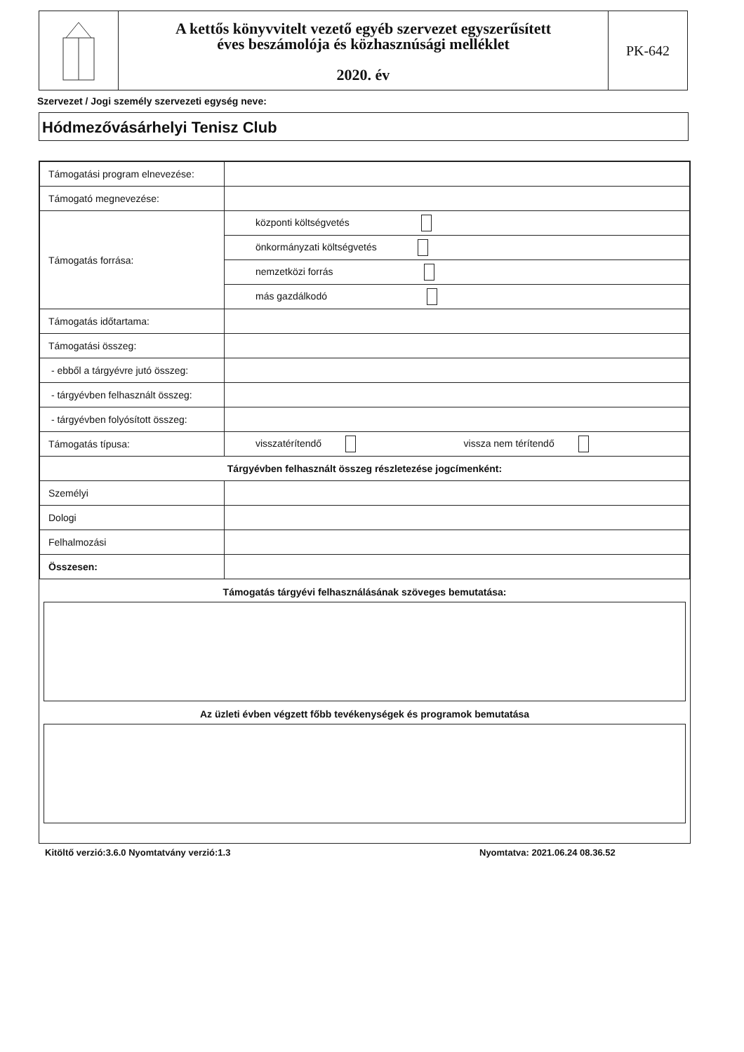A kettős könyvvitelt vezető egyéb szervezet egyszerűsített
éves beszámolója és közhasznúsági melléklet
2020. év
PK-642
Szervezet / Jogi személy szervezeti egység neve:
Hódmezővásárhelyi Tenisz Club
| Támogatási program elnevezése: | | |
| Támogató megnevezése: | | |
| Támogatás forrása: | központi költségvetés | |
| | önkormányzati költségvetés | |
| | nemzetközi forrás | |
| | más gazdálkodó | |
| Támogatás időtartama: | | |
| Támogatási összeg: | | |
| - ebből a tárgyévre jutó összeg: | | |
| - tárgyévben felhasznált összeg: | | |
| - tárgyévben folyósított összeg: | | |
| Támogatás típusa: | visszatérítendő | vissza nem térítendő |
| Tárgyévben felhasznált összeg részletezése jogcímenként: | | |
| Személyi | | |
| Dologi | | |
| Felhalmozási | | |
| Összesen: | | |
Támogatás tárgyévi felhasználásának szöveges bemutatása:
Az üzleti évben végzett főbb tevékenységek és programok bemutatása
Kitöltő verzió:3.6.0 Nyomtatvány verzió:1.3
Nyomtatva: 2021.06.24 08.36.52